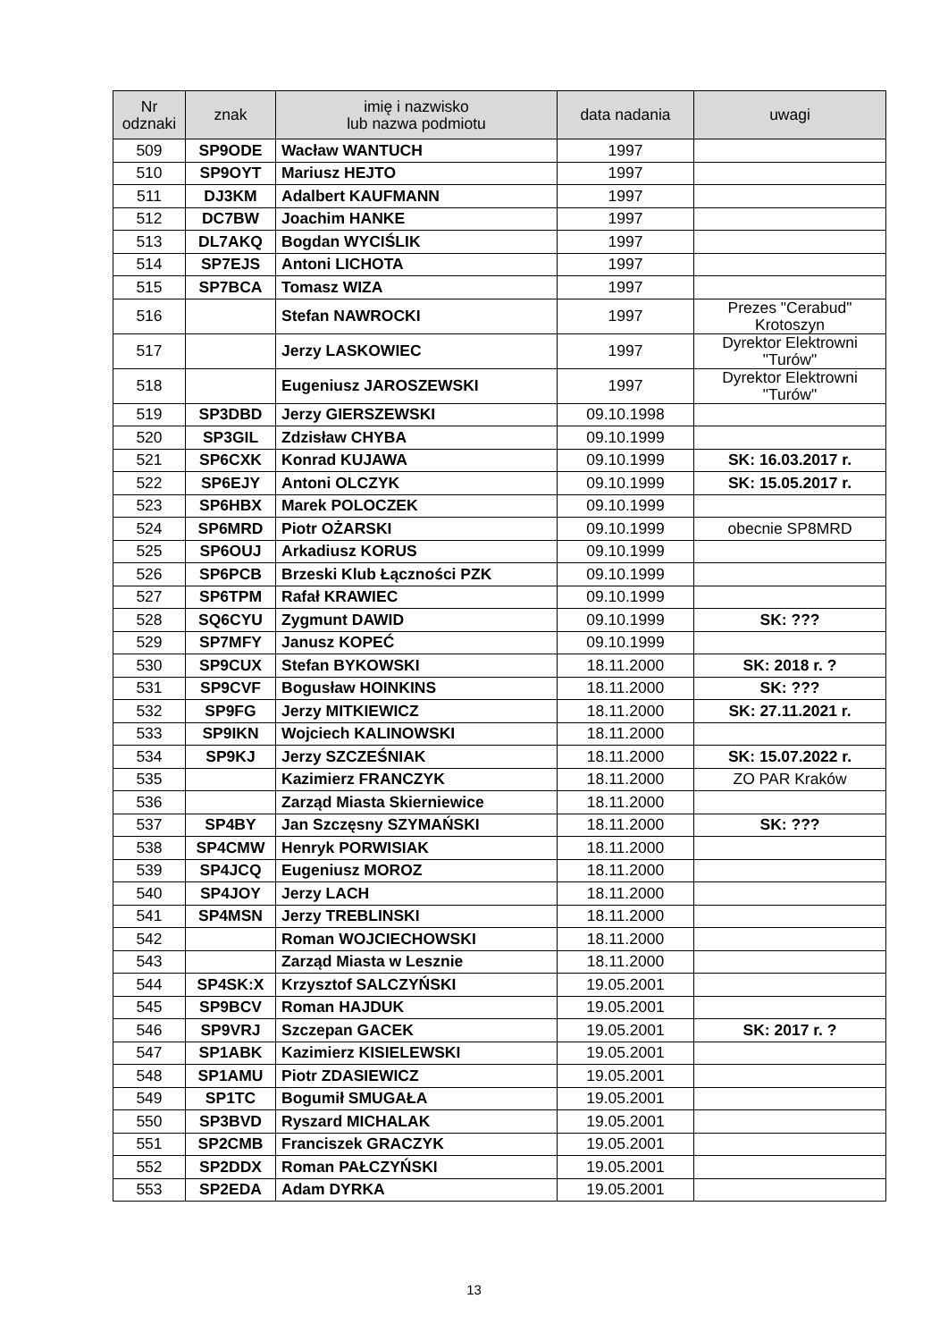| Nr odznaki | znak | imię i nazwisko lub nazwa podmiotu | data nadania | uwagi |
| --- | --- | --- | --- | --- |
| 509 | SP9ODE | Wacław WANTUCH | 1997 | |
| 510 | SP9OYT | Mariusz HEJTO | 1997 | |
| 511 | DJ3KM | Adalbert KAUFMANN | 1997 | |
| 512 | DC7BW | Joachim HANKE | 1997 | |
| 513 | DL7AKQ | Bogdan WYCIŚLIK | 1997 | |
| 514 | SP7EJS | Antoni LICHOTA | 1997 | |
| 515 | SP7BCA | Tomasz WIZA | 1997 | |
| 516 | | Stefan NAWROCKI | 1997 | Prezes "Cerabud" Krotoszyn |
| 517 | | Jerzy LASKOWIEC | 1997 | Dyrektor Elektrowni "Turów" |
| 518 | | Eugeniusz JAROSZEWSKI | 1997 | Dyrektor Elektrowni "Turów" |
| 519 | SP3DBD | Jerzy GIERSZEWSKI | 09.10.1998 | |
| 520 | SP3GIL | Zdzisław CHYBA | 09.10.1999 | |
| 521 | SP6CXK | Konrad KUJAWA | 09.10.1999 | SK: 16.03.2017 r. |
| 522 | SP6EJY | Antoni OLCZYK | 09.10.1999 | SK: 15.05.2017 r. |
| 523 | SP6HBX | Marek POLOCZEK | 09.10.1999 | |
| 524 | SP6MRD | Piotr OŻARSKI | 09.10.1999 | obecnie SP8MRD |
| 525 | SP6OUJ | Arkadiusz KORUS | 09.10.1999 | |
| 526 | SP6PCB | Brzeski Klub Łączności PZK | 09.10.1999 | |
| 527 | SP6TPM | Rafał KRAWIEC | 09.10.1999 | |
| 528 | SQ6CYU | Zygmunt DAWID | 09.10.1999 | SK: ??? |
| 529 | SP7MFY | Janusz KOPEĆ | 09.10.1999 | |
| 530 | SP9CUX | Stefan BYKOWSKI | 18.11.2000 | SK: 2018 r. ? |
| 531 | SP9CVF | Bogusław HOINKINS | 18.11.2000 | SK: ??? |
| 532 | SP9FG | Jerzy MITKIEWICZ | 18.11.2000 | SK: 27.11.2021 r. |
| 533 | SP9IKN | Wojciech KALINOWSKI | 18.11.2000 | |
| 534 | SP9KJ | Jerzy SZCZEŚNIAK | 18.11.2000 | SK: 15.07.2022 r. |
| 535 | | Kazimierz FRANCZYK | 18.11.2000 | ZO PAR Kraków |
| 536 | | Zarząd Miasta Skierniewice | 18.11.2000 | |
| 537 | SP4BY | Jan Szczęsny SZYMAŃSKI | 18.11.2000 | SK: ??? |
| 538 | SP4CMW | Henryk PORWISIAK | 18.11.2000 | |
| 539 | SP4JCQ | Eugeniusz MOROZ | 18.11.2000 | |
| 540 | SP4JOY | Jerzy LACH | 18.11.2000 | |
| 541 | SP4MSN | Jerzy TREBLINSKI | 18.11.2000 | |
| 542 | | Roman WOJCIECHOWSKI | 18.11.2000 | |
| 543 | | Zarząd Miasta w Lesznie | 18.11.2000 | |
| 544 | SP4SK:X | Krzysztof SALCZYŃSKI | 19.05.2001 | |
| 545 | SP9BCV | Roman HAJDUK | 19.05.2001 | |
| 546 | SP9VRJ | Szczepan GACEK | 19.05.2001 | SK: 2017 r. ? |
| 547 | SP1ABK | Kazimierz KISIELEWSKI | 19.05.2001 | |
| 548 | SP1AMU | Piotr ZDASIEWICZ | 19.05.2001 | |
| 549 | SP1TC | Bogumił SMUGAŁA | 19.05.2001 | |
| 550 | SP3BVD | Ryszard MICHALAK | 19.05.2001 | |
| 551 | SP2CMB | Franciszek GRACZYK | 19.05.2001 | |
| 552 | SP2DDX | Roman PAŁCZYŃSKI | 19.05.2001 | |
| 553 | SP2EDA | Adam DYRKA | 19.05.2001 | |
13